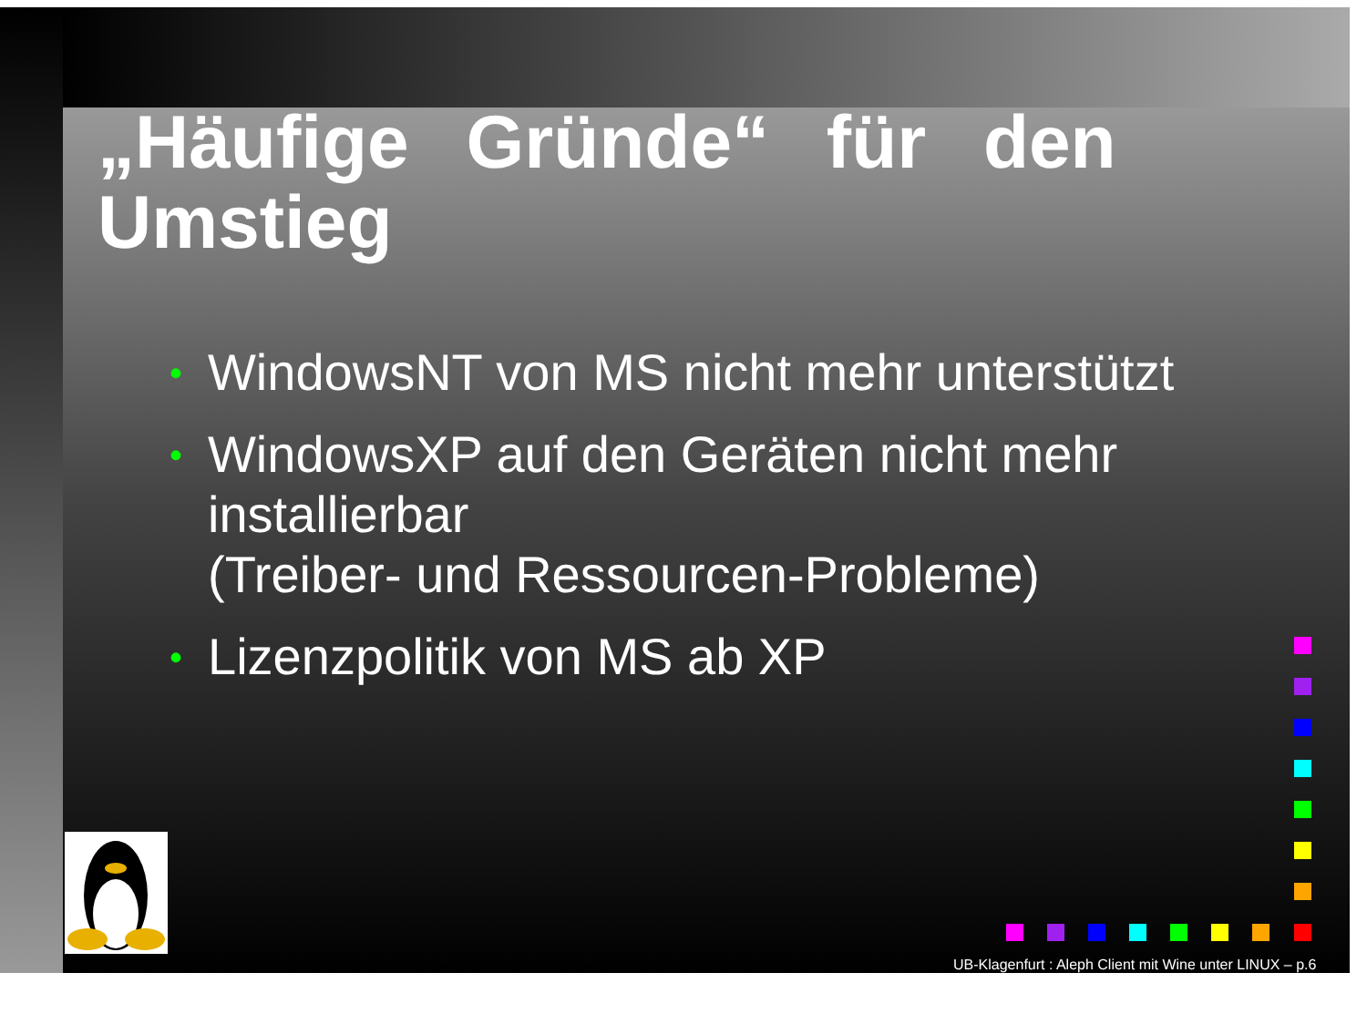„Häufige Gründe“ für den Umstieg
• WindowsNT von MS nicht mehr unterstützt
• WindowsXP auf den Geräten nicht mehr installierbar
(Treiber- und Ressourcen-Probleme)
• Lizenzpolitik von MS ab XP
UB-Klagenfurt : Aleph Client mit Wine unter LINUX – p.6